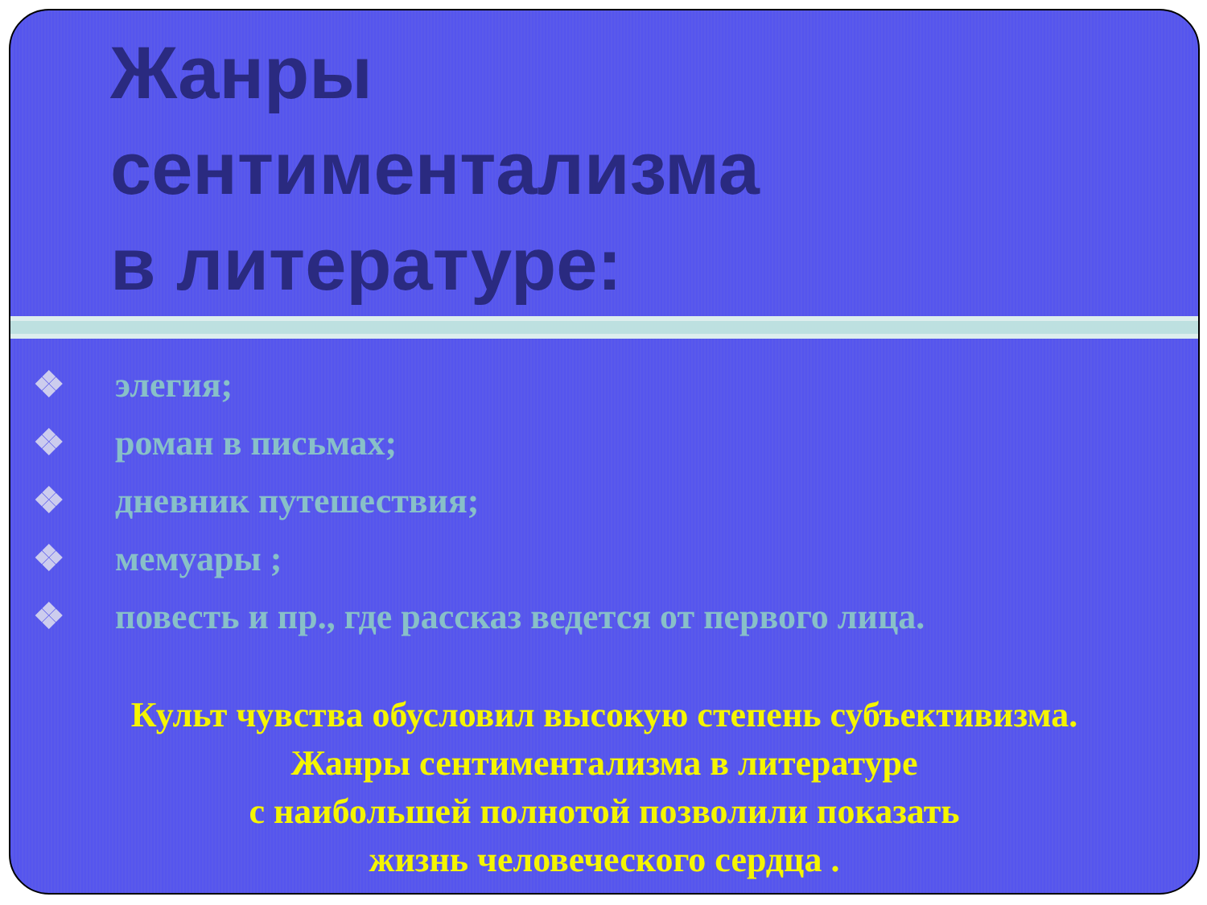Жанры
сентиментализма
в литературе:
❖ элегия;
❖ роман в письмах;
❖ дневник путешествия;
❖ мемуары ;
❖ повесть и пр., где рассказ ведется от первого лица.
Культ чувства обусловил высокую степень субъективизма.
Жанры сентиментализма в литературе
с наибольшей полнотой позволили показать
жизнь человеческого сердца .